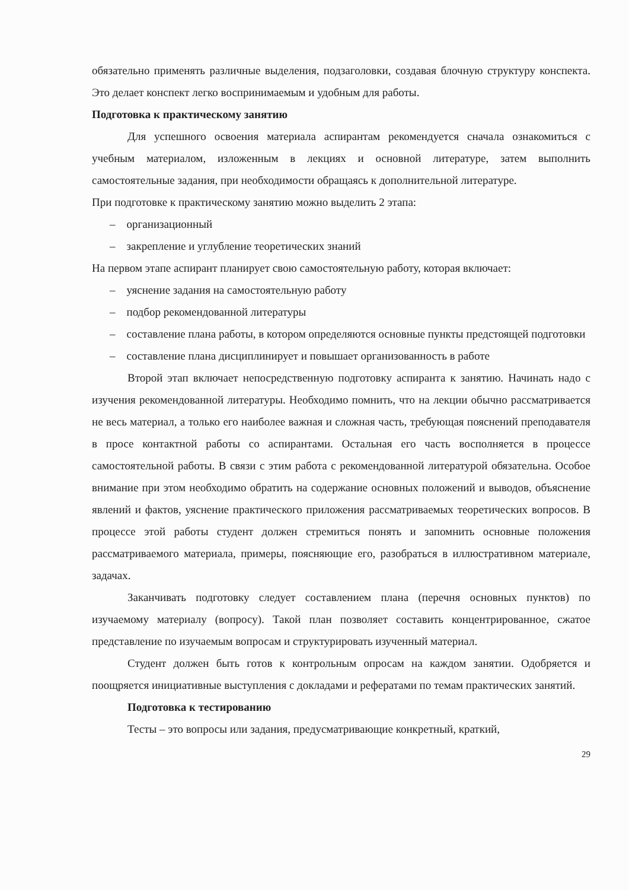обязательно применять различные выделения, подзаголовки, создавая блочную структуру конспекта. Это делает конспект легко воспринимаемым и удобным для работы.
Подготовка к практическому занятию
Для успешного освоения материала аспирантам рекомендуется сначала ознакомиться с учебным материалом, изложенным в лекциях и основной литературе, затем выполнить самостоятельные задания, при необходимости обращаясь к дополнительной литературе.
При подготовке к практическому занятию можно выделить 2 этапа:
– организационный
– закрепление и углубление теоретических знаний
На первом этапе аспирант планирует свою самостоятельную работу, которая включает:
– уяснение задания на самостоятельную работу
– подбор рекомендованной литературы
– составление плана работы, в котором определяются основные пункты предстоящей подготовки
– составление плана дисциплинирует и повышает организованность в работе
Второй этап включает непосредственную подготовку аспиранта к занятию. Начинать надо с изучения рекомендованной литературы. Необходимо помнить, что на лекции обычно рассматривается не весь материал, а только его наиболее важная и сложная часть, требующая пояснений преподавателя в просе контактной работы со аспирантами. Остальная его часть восполняется в процессе самостоятельной работы. В связи с этим работа с рекомендованной литературой обязательна. Особое внимание при этом необходимо обратить на содержание основных положений и выводов, объяснение явлений и фактов, уяснение практического приложения рассматриваемых теоретических вопросов. В процессе этой работы студент должен стремиться понять и запомнить основные положения рассматриваемого материала, примеры, поясняющие его, разобраться в иллюстративном материале, задачах.
Заканчивать подготовку следует составлением плана (перечня основных пунктов) по изучаемому материалу (вопросу). Такой план позволяет составить концентрированное, сжатое представление по изучаемым вопросам и структурировать изученный материал.
Студент должен быть готов к контрольным опросам на каждом занятии. Одобряется и поощряется инициативные выступления с докладами и рефератами по темам практических занятий.
Подготовка к тестированию
Тесты – это вопросы или задания, предусматривающие конкретный, краткий,
29